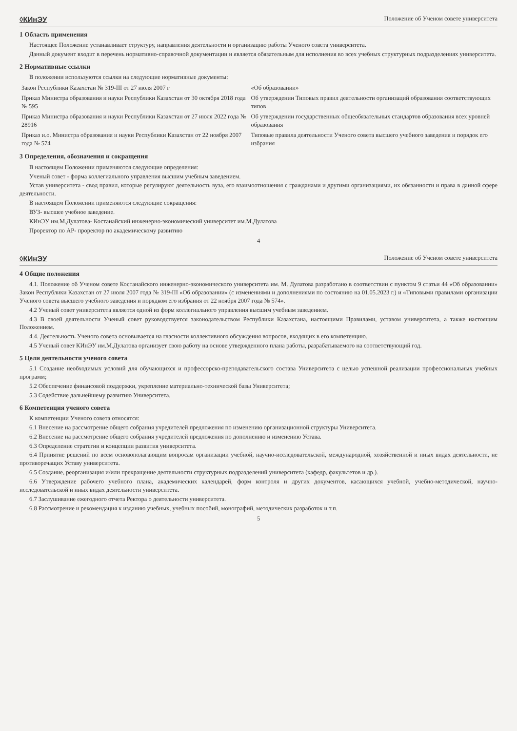◊КИнЭУ Положение об Ученом совете университета
1 Область применения
Настоящее Положение устанавливает структуру, направления деятельности и организацию работы Ученого совета университета.
Данный документ входит в перечень нормативно-справочной документации и является обязательным для исполнения во всех учебных структурных подразделениях университета.
2 Нормативные ссылки
В положении используются ссылки на следующие нормативные документы:
| Закон Республики Казахстан № 319-III от 27 июля 2007 г | «Об образовании» |
| Приказ Министра образования и науки Республики Казахстан от 30 октября 2018 года № 595 | Об утверждении Типовых правил деятельности организаций образования соответствующих типов |
| Приказ Министра образования и науки Республики Казахстан от 27 июля 2022 года № 28916 | Об утверждении государственных общеобязательных стандартов образования всех уровней образования |
| Приказ и.о. Министра образования и науки Республики Казахстан от 22 ноября 2007 года № 574 | Типовые правила деятельности Ученого совета высшего учебного заведения и порядок его избрания |
3 Определения, обозначения и сокращения
В настоящем Положении применяются следующие определения:
Ученый совет - форма коллегиального управления высшим учебным заведением.
Устав университета - свод правил, которые регулируют деятельность вуза, его взаимоотношения с гражданами и другими организациями, их обязанности и права в данной сфере деятельности.
В настоящем Положении применяются следующие сокращения:
ВУЗ- высшее учебное заведение.
КИнЭУ им.М.Дулатова- Костанайский инженерно-экономический университет им.М.Дулатова
Проректор по АР- проректор по академическому развитию
4
◊КИнЭУ Положение об Ученом совете университета
4 Общие положения
4.1. Положение об Ученом совете Костанайского инженерно-экономического университета им. М. Дулатова разработано в соответствии с пунктом 9 статьи 44 «Об образовании» Закон Республики Казахстан от 27 июля 2007 года № 319-III «Об образовании» (с изменениями и дополнениями по состоянию на 01.05.2023 г.) и «Типовыми правилами организации Ученого совета высшего учебного заведения и порядком его избрания от 22 ноября 2007 года № 574».
4.2 Ученый совет университета является одной из форм коллегиального управления высшим учебным заведением.
4.3 В своей деятельности Ученый совет руководствуется законодательством Республики Казахстана, настоящими Правилами, уставом университета, а также настоящим Положением.
4.4. Деятельность Ученого совета основывается на гласности коллективного обсуждения вопросов, входящих в его компетенцию.
4.5 Ученый совет КИнЭУ им.М.Дулатова организует свою работу на основе утвержденного плана работы, разрабатываемого на соответствующий год.
5 Цели деятельности ученого совета
5.1 Создание необходимых условий для обучающихся и профессорско-преподавательского состава Университета с целью успешной реализации профессиональных учебных программ;
5.2 Обеспечение финансовой поддержки, укрепление материально-технической базы Университета;
5.3 Содействие дальнейшему развитию Университета.
6 Компетенция ученого совета
К компетенции Ученого совета относятся:
6.1 Внесение на рассмотрение общего собрания учредителей предложения по изменению организационной структуры Университета.
6.2 Внесение на рассмотрение общего собрания учредителей предложения по дополнению и изменению Устава.
6.3 Определение стратегии и концепции развития университета.
6.4 Принятие решений по всем основополагающим вопросам организации учебной, научно-исследовательской, международной, хозяйственной и иных видах деятельности, не противоречащих Уставу университета.
6.5 Создание, реорганизация и/или прекращение деятельности структурных подразделений университета (кафедр, факультетов и др.).
6.6 Утверждение рабочего учебного плана, академических календарей, форм контроля и других документов, касающихся учебной, учебно-методической, научно-исследовательской и иных видах деятельности университета.
6.7 Заслушивание ежегодного отчета Ректора о деятельности университета.
6.8 Рассмотрение и рекомендация к изданию учебных, учебных пособий, монографий, методических разработок и т.п.
5